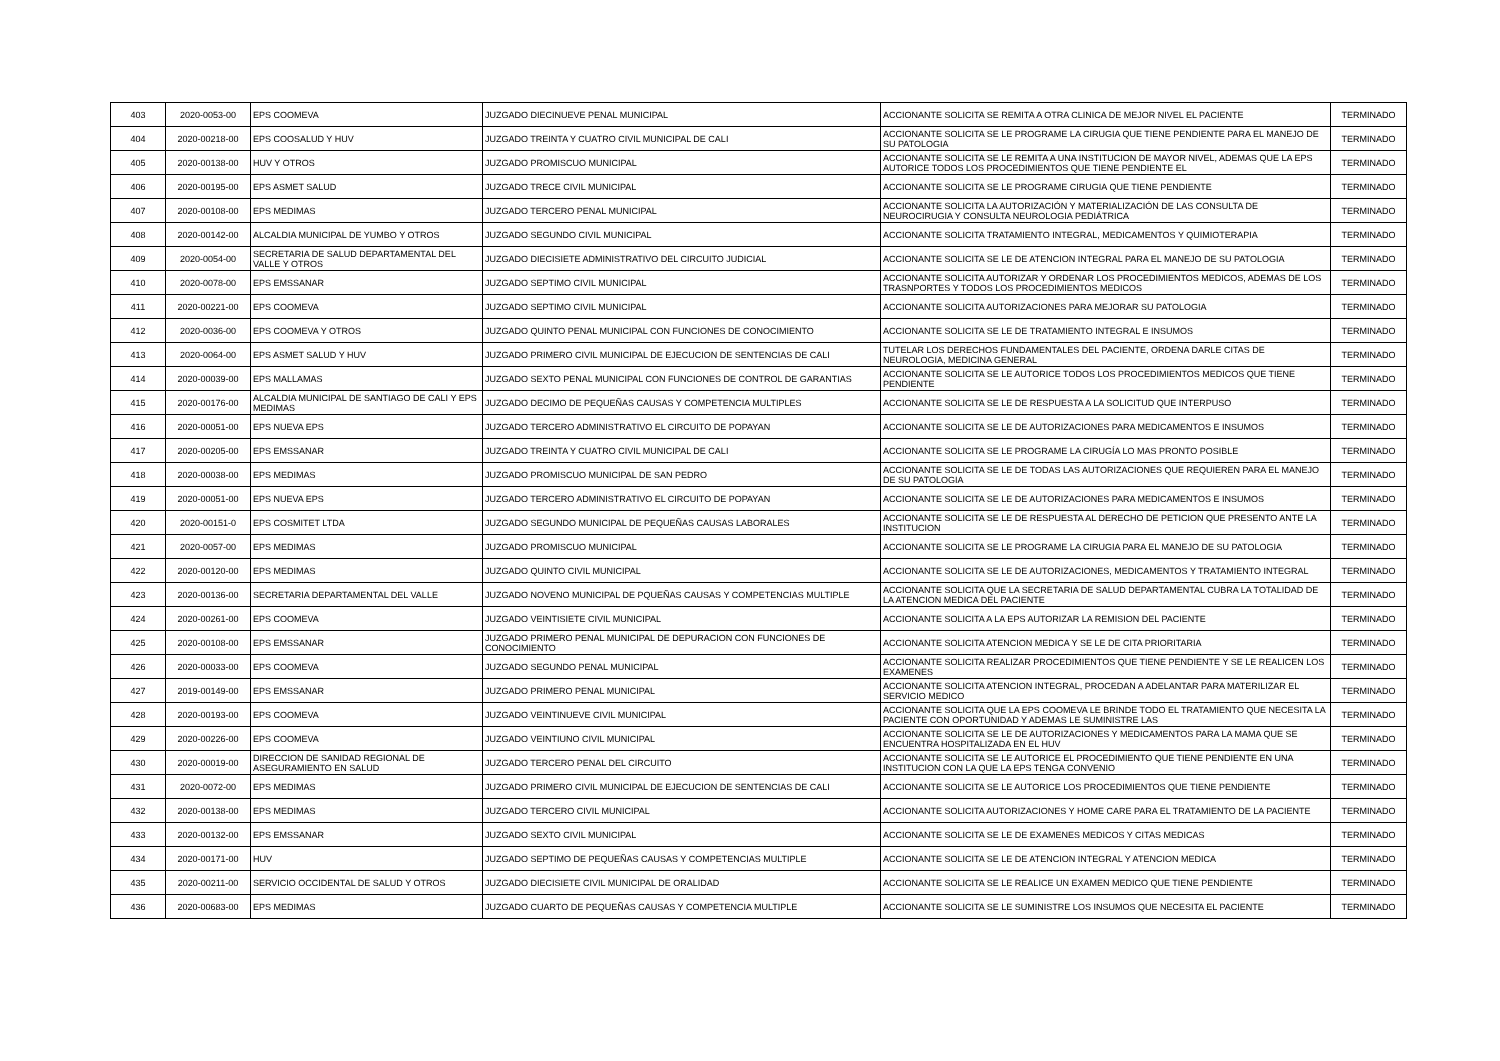| 403 | 2020-0053-00 | EPS COOMEVA | JUZGADO DIECINUEVE PENAL MUNICIPAL | ACCIONANTE SOLICITA SE REMITA A OTRA CLINICA DE MEJOR NIVEL EL PACIENTE | TERMINADO |
| 404 | 2020-00218-00 | EPS COOSALUD Y HUV | JUZGADO TREINTA Y CUATRO CIVIL MUNICIPAL DE CALI | ACCIONANTE SOLICITA SE LE PROGRAME LA CIRUGIA QUE TIENE PENDIENTE PARA EL MANEJO DE SU PATOLOGIA | TERMINADO |
| 405 | 2020-00138-00 | HUV Y OTROS | JUZGADO PROMISCUO MUNICIPAL | ACCIONANTE SOLICITA SE LE REMITA A UNA INSTITUCION DE MAYOR NIVEL, ADEMAS QUE LA EPS AUTORICE TODOS LOS PROCEDIMIENTOS QUE TIENE PENDIENTE EL | TERMINADO |
| 406 | 2020-00195-00 | EPS ASMET SALUD | JUZGADO TRECE CIVIL MUNICIPAL | ACCIONANTE SOLICITA SE LE PROGRAME CIRUGIA QUE TIENE PENDIENTE | TERMINADO |
| 407 | 2020-00108-00 | EPS MEDIMAS | JUZGADO TERCERO PENAL MUNICIPAL | ACCIONANTE SOLICITA LA AUTORIZACIÓN Y MATERIALIZACIÓN DE LAS CONSULTA DE NEUROCIRUGIA Y CONSULTA NEUROLOGIA PEDIÁTRICA | TERMINADO |
| 408 | 2020-00142-00 | ALCALDIA MUNICIPAL DE YUMBO Y OTROS | JUZGADO SEGUNDO CIVIL MUNICIPAL | ACCIONANTE SOLICITA TRATAMIENTO INTEGRAL, MEDICAMENTOS Y QUIMIOTERAPIA | TERMINADO |
| 409 | 2020-0054-00 | SECRETARIA DE SALUD DEPARTAMENTAL DEL VALLE Y OTROS | JUZGADO DIECISIETE ADMINISTRATIVO DEL CIRCUITO JUDICIAL | ACCIONANTE SOLICITA SE LE DE ATENCION INTEGRAL PARA EL MANEJO DE SU PATOLOGIA | TERMINADO |
| 410 | 2020-0078-00 | EPS EMSSANAR | JUZGADO SEPTIMO CIVIL MUNICIPAL | ACCIONANTE SOLICITA AUTORIZAR Y ORDENAR LOS PROCEDIMIENTOS MEDICOS, ADEMAS DE LOS TRASNPORTES Y TODOS LOS PROCEDIMIENTOS MEDICOS | TERMINADO |
| 411 | 2020-00221-00 | EPS COOMEVA | JUZGADO SEPTIMO CIVIL MUNICIPAL | ACCIONANTE SOLICITA AUTORIZACIONES PARA MEJORAR SU PATOLOGIA | TERMINADO |
| 412 | 2020-0036-00 | EPS COOMEVA Y OTROS | JUZGADO QUINTO PENAL MUNICIPAL CON FUNCIONES DE CONOCIMIENTO | ACCIONANTE SOLICITA SE LE DE TRATAMIENTO INTEGRAL E INSUMOS | TERMINADO |
| 413 | 2020-0064-00 | EPS ASMET SALUD Y HUV | JUZGADO PRIMERO CIVIL MUNICIPAL DE EJECUCION DE SENTENCIAS DE CALI | TUTELAR LOS DERECHOS FUNDAMENTALES DEL PACIENTE, ORDENA DARLE CITAS DE NEUROLOGIA, MEDICINA GENERAL | TERMINADO |
| 414 | 2020-00039-00 | EPS MALLAMAS | JUZGADO SEXTO PENAL MUNICIPAL CON FUNCIONES DE CONTROL DE GARANTIAS | ACCIONANTE SOLICITA SE LE AUTORICE TODOS LOS PROCEDIMIENTOS MEDICOS QUE TIENE PENDIENTE | TERMINADO |
| 415 | 2020-00176-00 | ALCALDIA MUNICIPAL DE SANTIAGO DE CALI Y EPS MEDIMAS | JUZGADO DECIMO DE PEQUEÑAS CAUSAS Y COMPETENCIA MULTIPLES | ACCIONANTE SOLICITA SE LE DE RESPUESTA A LA SOLICITUD QUE INTERPUSO | TERMINADO |
| 416 | 2020-00051-00 | EPS NUEVA EPS | JUZGADO TERCERO ADMINISTRATIVO EL CIRCUITO DE POPAYAN | ACCIONANTE SOLICITA SE LE DE AUTORIZACIONES PARA MEDICAMENTOS E INSUMOS | TERMINADO |
| 417 | 2020-00205-00 | EPS EMSSANAR | JUZGADO TREINTA Y CUATRO CIVIL MUNICIPAL DE CALI | ACCIONANTE SOLICITA SE LE PROGRAME LA CIRUGÍA LO MAS PRONTO POSIBLE | TERMINADO |
| 418 | 2020-00038-00 | EPS MEDIMAS | JUZGADO PROMISCUO MUNICIPAL DE SAN PEDRO | ACCIONANTE SOLICITA SE LE DE TODAS LAS AUTORIZACIONES QUE REQUIEREN PARA EL MANEJO DE SU PATOLOGIA | TERMINADO |
| 419 | 2020-00051-00 | EPS NUEVA EPS | JUZGADO TERCERO ADMINISTRATIVO EL CIRCUITO DE POPAYAN | ACCIONANTE SOLICITA SE LE DE AUTORIZACIONES PARA MEDICAMENTOS E INSUMOS | TERMINADO |
| 420 | 2020-00151-0 | EPS COSMITET LTDA | JUZGADO SEGUNDO MUNICIPAL DE PEQUEÑAS CAUSAS LABORALES | ACCIONANTE SOLICITA SE LE DE RESPUESTA AL DERECHO DE PETICION QUE PRESENTO ANTE LA INSTITUCION | TERMINADO |
| 421 | 2020-0057-00 | EPS MEDIMAS | JUZGADO PROMISCUO MUNICIPAL | ACCIONANTE SOLICITA SE LE PROGRAME LA CIRUGIA PARA EL MANEJO DE SU PATOLOGIA | TERMINADO |
| 422 | 2020-00120-00 | EPS MEDIMAS | JUZGADO QUINTO CIVIL MUNICIPAL | ACCIONANTE SOLICITA SE LE DE AUTORIZACIONES, MEDICAMENTOS Y TRATAMIENTO INTEGRAL | TERMINADO |
| 423 | 2020-00136-00 | SECRETARIA DEPARTAMENTAL DEL VALLE | JUZGADO NOVENO MUNICIPAL DE PQUEÑAS CAUSAS Y COMPETENCIAS MULTIPLE | ACCIONANTE SOLICITA QUE LA SECRETARIA DE SALUD DEPARTAMENTAL CUBRA LA TOTALIDAD DE LA ATENCION MEDICA DEL PACIENTE | TERMINADO |
| 424 | 2020-00261-00 | EPS COOMEVA | JUZGADO VEINTISIETE CIVIL MUNICIPAL | ACCIONANTE SOLICITA A LA EPS AUTORIZAR LA REMISION DEL PACIENTE | TERMINADO |
| 425 | 2020-00108-00 | EPS EMSSANAR | JUZGADO PRIMERO PENAL MUNICIPAL DE DEPURACION CON FUNCIONES DE CONOCIMIENTO | ACCIONANTE SOLICITA ATENCION MEDICA Y SE LE DE CITA PRIORITARIA | TERMINADO |
| 426 | 2020-00033-00 | EPS COOMEVA | JUZGADO SEGUNDO PENAL MUNICIPAL | ACCIONANTE SOLICITA REALIZAR PROCEDIMIENTOS QUE TIENE PENDIENTE Y SE LE REALICEN LOS EXAMENES | TERMINADO |
| 427 | 2019-00149-00 | EPS EMSSANAR | JUZGADO PRIMERO PENAL MUNICIPAL | ACCIONANTE SOLICITA ATENCION INTEGRAL, PROCEDAN A ADELANTAR PARA MATERILIZAR EL SERVICIO MEDICO | TERMINADO |
| 428 | 2020-00193-00 | EPS COOMEVA | JUZGADO VEINTINUEVE CIVIL MUNICIPAL | ACCIONANTE SOLICITA QUE LA EPS COOMEVA LE BRINDE TODO EL TRATAMIENTO QUE NECESITA LA PACIENTE CON OPORTUNIDAD Y ADEMAS LE SUMINISTRE LAS | TERMINADO |
| 429 | 2020-00226-00 | EPS COOMEVA | JUZGADO VEINTIUNO CIVIL MUNICIPAL | ACCIONANTE SOLICITA SE LE DE AUTORIZACIONES Y MEDICAMENTOS PARA LA MAMA QUE SE ENCUENTRA HOSPITALIZADA EN EL HUV | TERMINADO |
| 430 | 2020-00019-00 | DIRECCION DE SANIDAD REGIONAL DE ASEGURAMIENTO EN SALUD | JUZGADO TERCERO PENAL DEL CIRCUITO | ACCIONANTE SOLICITA SE LE AUTORICE EL PROCEDIMIENTO QUE TIENE PENDIENTE EN UNA INSTITUCION CON LA QUE LA EPS TENGA CONVENIO | TERMINADO |
| 431 | 2020-0072-00 | EPS MEDIMAS | JUZGADO PRIMERO CIVIL MUNICIPAL DE EJECUCION DE SENTENCIAS DE CALI | ACCIONANTE SOLICITA SE LE AUTORICE LOS PROCEDIMIENTOS QUE TIENE PENDIENTE | TERMINADO |
| 432 | 2020-00138-00 | EPS MEDIMAS | JUZGADO TERCERO CIVIL MUNICIPAL | ACCIONANTE SOLICITA AUTORIZACIONES Y HOME CARE PARA EL TRATAMIENTO DE LA PACIENTE | TERMINADO |
| 433 | 2020-00132-00 | EPS EMSSANAR | JUZGADO SEXTO CIVIL MUNICIPAL | ACCIONANTE SOLICITA SE LE DE EXAMENES MEDICOS Y CITAS MEDICAS | TERMINADO |
| 434 | 2020-00171-00 | HUV | JUZGADO SEPTIMO DE PEQUEÑAS CAUSAS Y COMPETENCIAS MULTIPLE | ACCIONANTE SOLICITA SE LE DE ATENCION INTEGRAL Y ATENCION MEDICA | TERMINADO |
| 435 | 2020-00211-00 | SERVICIO OCCIDENTAL DE SALUD Y OTROS | JUZGADO DIECISIETE CIVIL MUNICIPAL DE ORALIDAD | ACCIONANTE SOLICITA SE LE REALICE UN EXAMEN MEDICO QUE TIENE PENDIENTE | TERMINADO |
| 436 | 2020-00683-00 | EPS MEDIMAS | JUZGADO CUARTO DE PEQUEÑAS CAUSAS Y COMPETENCIA MULTIPLE | ACCIONANTE SOLICITA SE LE SUMINISTRE LOS INSUMOS QUE NECESITA EL PACIENTE | TERMINADO |